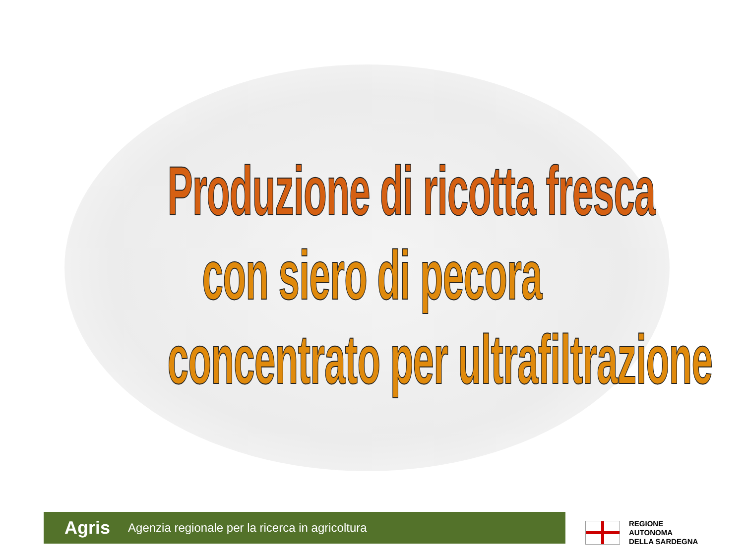Produzione di ricotta fresca
con siero di pecora
concentrato per ultrafiltrazione
Agris Agenzia regionale per la ricerca in agricoltura
REGIONE
AUTONOMA
DELLA SARDEGNA